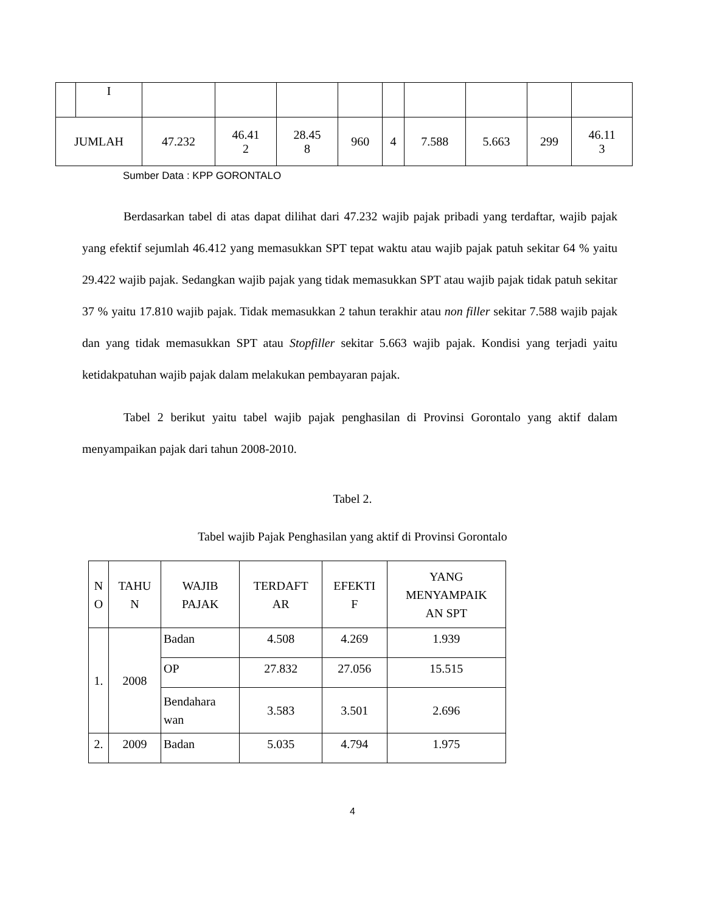| | I | | | | | | | | | |
| JUMLAH | | 47.232 | 46.41 2 | 28.45 8 | 960 | 4 | 7.588 | 5.663 | 299 | 46.11 3 |
Sumber Data : KPP GORONTALO
Berdasarkan tabel di atas dapat dilihat dari 47.232 wajib pajak pribadi yang terdaftar, wajib pajak yang efektif sejumlah 46.412 yang memasukkan SPT tepat waktu atau wajib pajak patuh sekitar 64 % yaitu 29.422 wajib pajak. Sedangkan wajib pajak yang tidak memasukkan SPT atau wajib pajak tidak patuh sekitar 37 % yaitu 17.810 wajib pajak. Tidak memasukkan 2 tahun terakhir atau non filler sekitar 7.588 wajib pajak dan yang tidak memasukkan SPT atau Stopfiller sekitar 5.663 wajib pajak. Kondisi yang terjadi yaitu ketidakpatuhan wajib pajak dalam melakukan pembayaran pajak.
Tabel 2 berikut yaitu tabel wajib pajak penghasilan di Provinsi Gorontalo yang aktif dalam menyampaikan pajak dari tahun 2008-2010.
Tabel 2.
Tabel wajib Pajak Penghasilan yang aktif di Provinsi Gorontalo
| N O | TAHU N | WAJIB PAJAK | TERDAFT AR | EFEKTI F | YANG MENYAMPAIK AN SPT |
| --- | --- | --- | --- | --- | --- |
| 1. | 2008 | Badan | 4.508 | 4.269 | 1.939 |
| | | OP | 27.832 | 27.056 | 15.515 |
| | | Bendahara wan | 3.583 | 3.501 | 2.696 |
| 2. | 2009 | Badan | 5.035 | 4.794 | 1.975 |
4